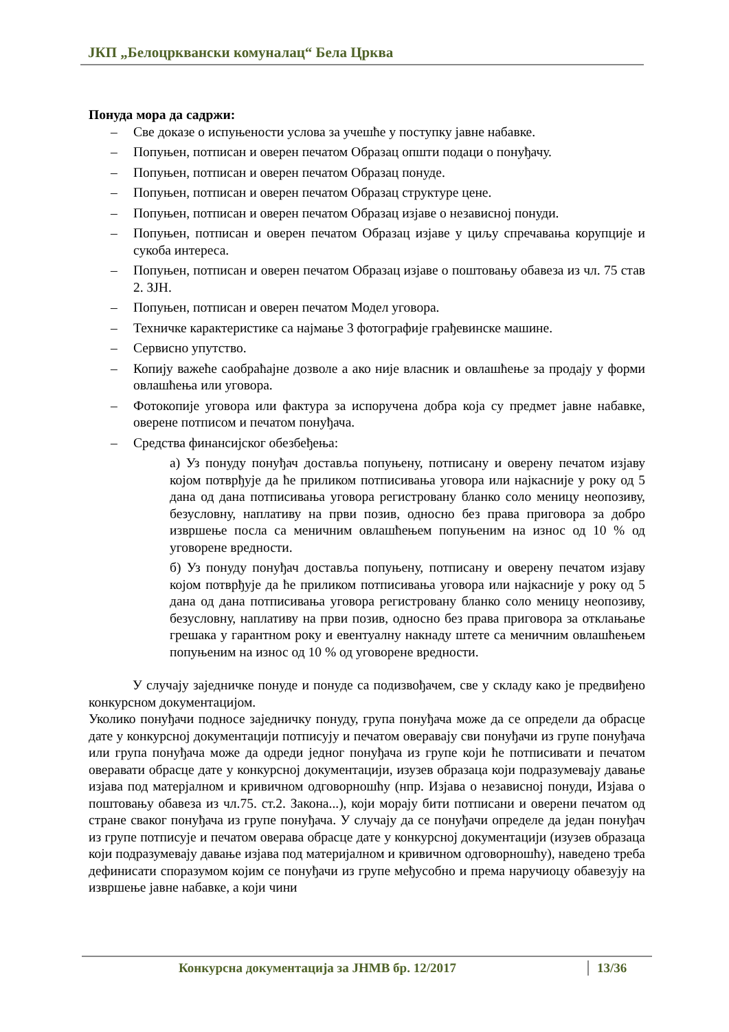ЈКП „Белоцрквански комуналац“ Бела Црква
Понуда мора да садржи:
– Све доказе о испуњености услова за учешће у поступку јавне набавке.
– Попуњен, потписан и оверен печатом Образац општи подаци о понуђачу.
– Попуњен, потписан и оверен печатом Образац понуде.
– Попуњен, потписан и оверен печатом Образац структуре цене.
– Попуњен, потписан и оверен печатом Образац изјаве о независној понуди.
– Попуњен, потписан и оверен печатом Образац изјаве у циљу спречавања корупције и сукоба интереса.
– Попуњен, потписан и оверен печатом Образац изјаве о поштовању обавеза из чл. 75 став 2. ЗЈН.
– Попуњен, потписан и оверен печатом Модел уговора.
– Техничке карактеристике са најмање 3 фотографије грађевинске машине.
– Сервисно упутство.
– Копију важеће саобраћајне дозволе а ако није власник и овлашћење за продају у форми овлашћења или уговора.
– Фотокопије уговора или фактура за испоручена добра која су предмет јавне набавке, оверене потписом и печатом понуђача.
– Средства финансијског обезбеђења:
а) Уз понуду понуђач доставља попуњену, потписану и оверену печатом изјаву којом потврђује да ће приликом потписивања уговора или најкасније у року од 5 дана од дана потписивања уговора регистровану бланко соло меницу неопозиву, безусловну, наплативу на први позив, односно без права приговора за добро извршење посла са меничним овлашћењем попуњеним на износ од 10 % од уговорене вредности.
б) Уз понуду понуђач доставља попуњену, потписану и оверену печатом изјаву којом потврђује да ће приликом потписивања уговора или најкасније у року од 5 дана од дана потписивања уговора регистровану бланко соло меницу неопозиву, безусловну, наплативу на први позив, односно без права приговора за отклањање грешака у гарантном року и евентуалну накнаду штете са меничним овлашћењем попуњеним на износ од 10 % од уговорене вредности.
У случају заједничке понуде и понуде са подизвођачем, све у складу како је предвиђено конкурсном документацијом.
Уколико понуђачи подносе заједничку понуду, група понуђача може да се определи да обрасце дате у конкурсној документацији потписују и печатом оверавају сви понуђачи из групе понуђача или група понуђача може да одреди једног понуђача из групе који ће потписивати и печатом оверавати обрасце дате у конкурсној документацији, изузев образаца који подразумевају давање изјава под матерјалном и кривичном одговорношћу (нпр. Изјава о независној понуди, Изјава о поштовању обавеза из чл.75. ст.2. Закона...), који морају бити потписани и оверени печатом од стране сваког понуђача из групе понуђача. У случају да се понуђачи определе да један понуђач из групе потписује и печатом оверава обрасце дате у конкурсној документацији (изузев образаца који подразумевају давање изјава под материјалном и кривичном одговорношћу), наведено треба дефинисати споразумом којим се понуђачи из групе међусобно и према наручиоцу обавезују на извршење јавне набавке, а који чини
Конкурсна документација за ЈНМВ бр. 12/2017 13/36